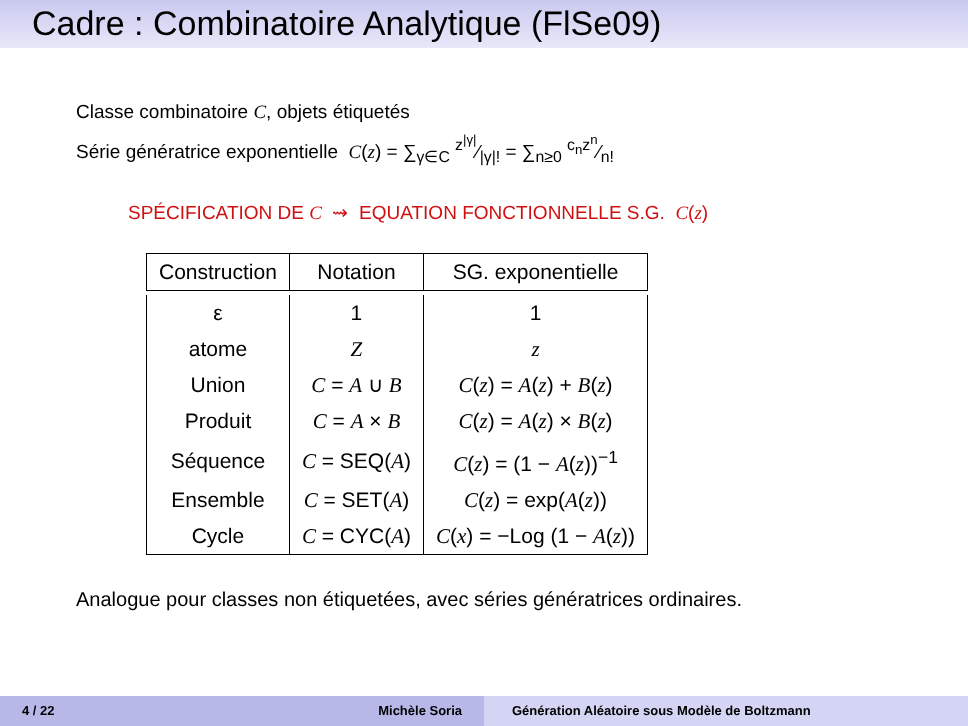Cadre : Combinatoire Analytique (FlSe09)
Classe combinatoire C, objets étiquetés
Série génératrice exponentielle C(z) = ∑<sub>γ∈C</sub> z<sup>|γ|</sup>⁄|γ|! = ∑<sub>n≥0</sub> c<sub>n</sub>z<sup>n</sup>⁄n!
SPÉCIFICATION DE C ⇝ EQUATION FONCTIONNELLE S.G. C(z)
| Construction | Notation | SG. exponentielle |
| --- | --- | --- |
| ε | 1 | 1 |
| atome | Z | z |
| Union | C = A ∪ B | C ( z ) = A ( z ) + B ( z ) |
| Produit | C = A × B | C ( z ) = A ( z ) × B ( z ) |
| Séquence | C = SEQ( A ) | C ( z ) = (1 − A ( z ))<sup>−1</sup> |
| Ensemble | C = SET( A ) | C ( z ) = exp( A ( z )) |
| Cycle | C = CYC( A ) | C ( x ) = −Log (1 − A ( z )) |
Analogue pour classes non étiquetées, avec séries génératrices ordinaires.
4 / 22 Michèle Soria Génération Aléatoire sous Modèle de Boltzmann